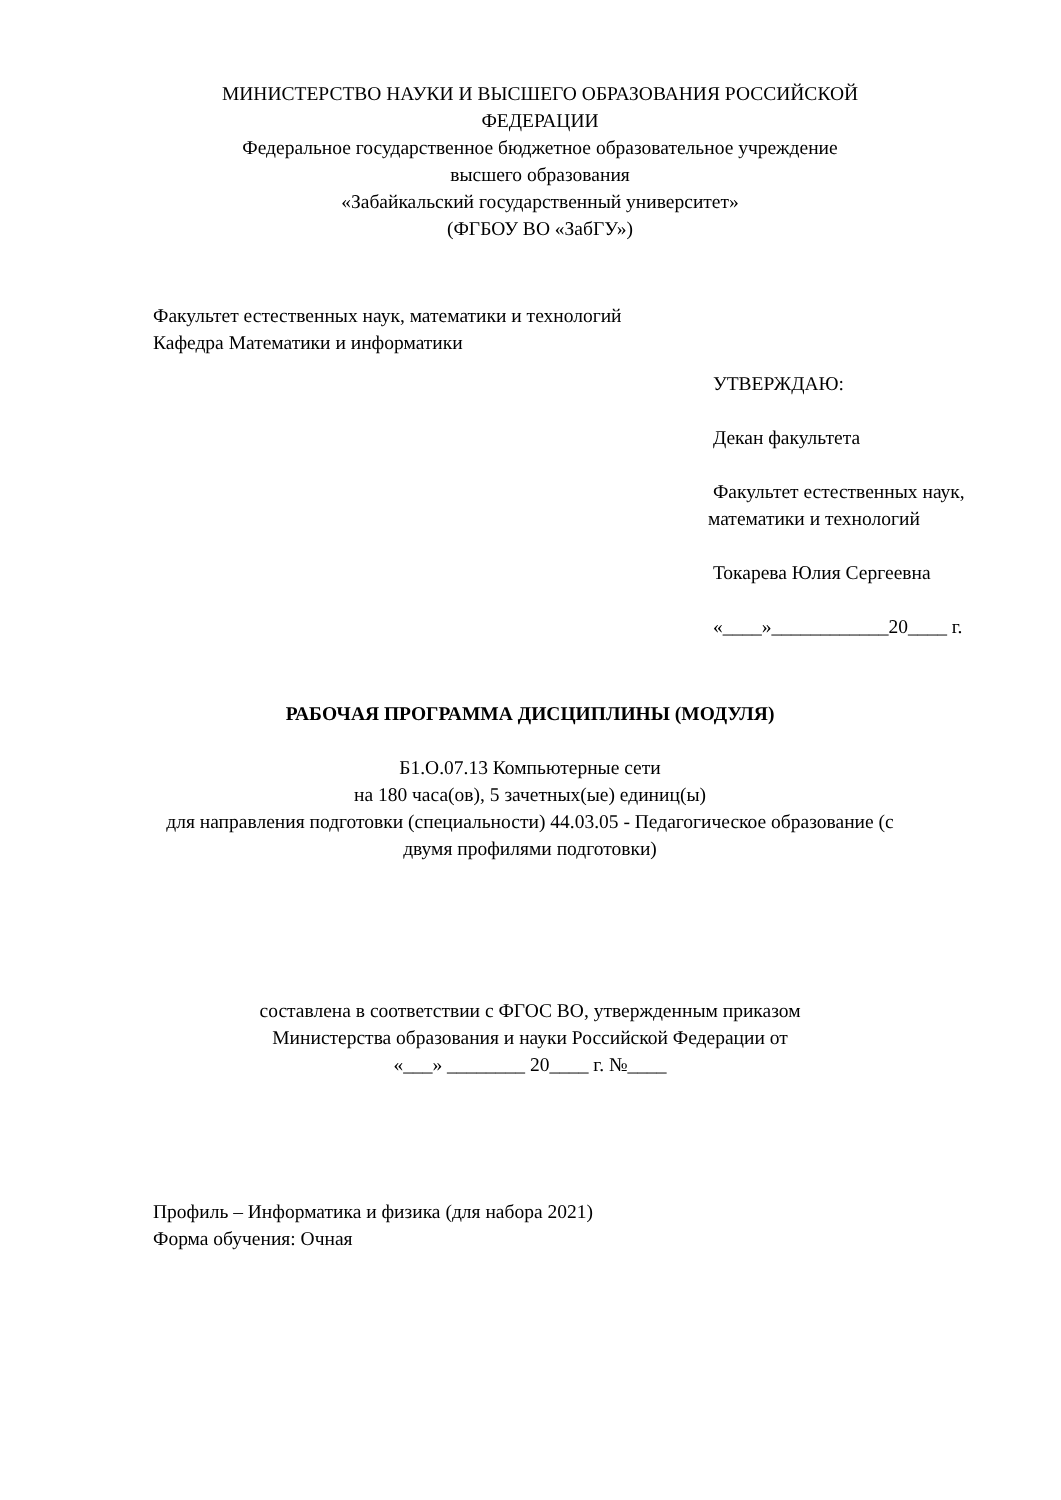МИНИСТЕРСТВО НАУКИ И ВЫСШЕГО ОБРАЗОВАНИЯ РОССИЙСКОЙ
ФЕДЕРАЦИИ
Федеральное государственное бюджетное образовательное учреждение
высшего образования
«Забайкальский государственный университет»
(ФГБОУ ВО «ЗабГУ»)
Факультет естественных наук, математики и технологий
Кафедра Математики и информатики
УТВЕРЖДАЮ:
Декан факультета
Факультет естественных наук, математики и технологий
Токарева Юлия Сергеевна
«____»____________20____ г.
РАБОЧАЯ ПРОГРАММА ДИСЦИПЛИНЫ (МОДУЛЯ)
Б1.О.07.13 Компьютерные сети
на 180 часа(ов), 5 зачетных(ые) единиц(ы)
для направления подготовки (специальности) 44.03.05 - Педагогическое образование (с
двумя профилями подготовки)
составлена в соответствии с ФГОС ВО, утвержденным приказом
Министерства образования и науки Российской Федерации от
«___» ________ 20____ г. №____
Профиль – Информатика и физика (для набора 2021)
Форма обучения: Очная